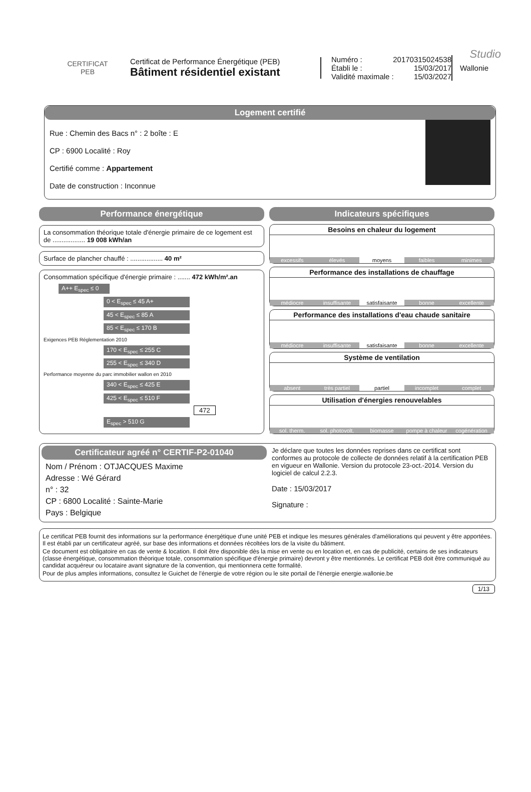Studio
CERTIFICAT
PEB
Certificat de Performance Énergétique (PEB)
Bâtiment résidentiel existant
Numéro : 20170315024538
Établi le : 15/03/2017
Validité maximale : 15/03/2027
Wallonie
Logement certifié
Rue : Chemin des Bacs n° : 2 boîte : E
CP : 6900 Localité : Roy
Certifié comme : Appartement
Date de construction : Inconnue
Performance énergétique
La consommation théorique totale d'énergie primaire de ce logement est de .................. 19 008 kWh/an
Surface de plancher chauffé : .................. 40 m²
Consommation spécifique d'énergie primaire : ....... 472 kWh/m².an
A++ E<sub>spec</sub> ≤ 0
0 < E<sub>spec</sub> ≤ 45 A+
45 < E<sub>spec</sub> ≤ 85 A
85 < E<sub>spec</sub> ≤ 170 B
Exigences PEB Réglementation 2010
170 < E<sub>spec</sub> ≤ 255 C
255 < E<sub>spec</sub> ≤ 340 D
Performance moyenne du parc immobilier wallon en 2010
340 < E<sub>spec</sub> ≤ 425 E
425 < E<sub>spec</sub> ≤ 510 F
472
E<sub>spec</sub> > 510 G
Indicateurs spécifiques
Besoins en chaleur du logement
excessifs élevés moyens faibles minimes
Performance des installations de chauffage
médiocre insuffisante satisfaisante bonne excellente
Performance des installations d'eau chaude sanitaire
médiocre insuffisante satisfaisante bonne excellente
Système de ventilation
absent très partiel partiel incomplet complet
Utilisation d'énergies renouvelables
sol. therm. sol. photovolt. biomasse pompe à chaleur cogénération
Certificateur agréé n° CERTIF-P2-01040
Nom / Prénom : OTJACQUES Maxime
Adresse : Wé Gérard
n° : 32
CP : 6800 Localité : Sainte-Marie
Pays : Belgique
Je déclare que toutes les données reprises dans ce certificat sont conformes au protocole de collecte de données relatif à la certification PEB en vigueur en Wallonie. Version du protocole 23-oct.-2014. Version du logiciel de calcul 2.2.3.
Date : 15/03/2017
Signature :
Le certificat PEB fournit des informations sur la performance énergétique d'une unité PEB et indique les mesures générales d'améliorations qui peuvent y être apportées. Il est établi par un certificateur agréé, sur base des informations et données récoltées lors de la visite du bâtiment.
Ce document est obligatoire en cas de vente & location. Il doit être disponible dès la mise en vente ou en location et, en cas de publicité, certains de ses indicateurs (classe énergétique, consommation théorique totale, consommation spécifique d'énergie primaire) devront y être mentionnés. Le certificat PEB doit être communiqué au candidat acquéreur ou locataire avant signature de la convention, qui mentionnera cette formalité.
Pour de plus amples informations, consultez le Guichet de l'énergie de votre région ou le site portail de l'énergie energie.wallonie.be
1/13